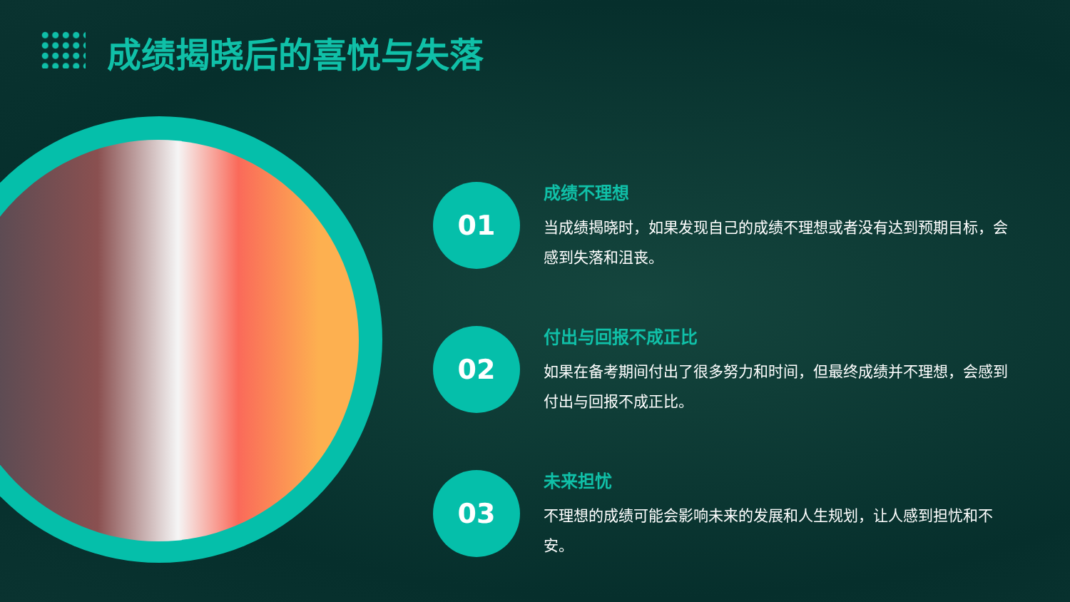成绩揭晓后的喜悦与失落
01
成绩不理想
当成绩揭晓时，如果发现自己的成绩不理想或者没有达到预期目标，会感到失落和沮丧。
02
付出与回报不成正比
如果在备考期间付出了很多努力和时间，但最终成绩并不理想，会感到付出与回报不成正比。
03
未来担忧
不理想的成绩可能会影响未来的发展和人生规划，让人感到担忧和不安。